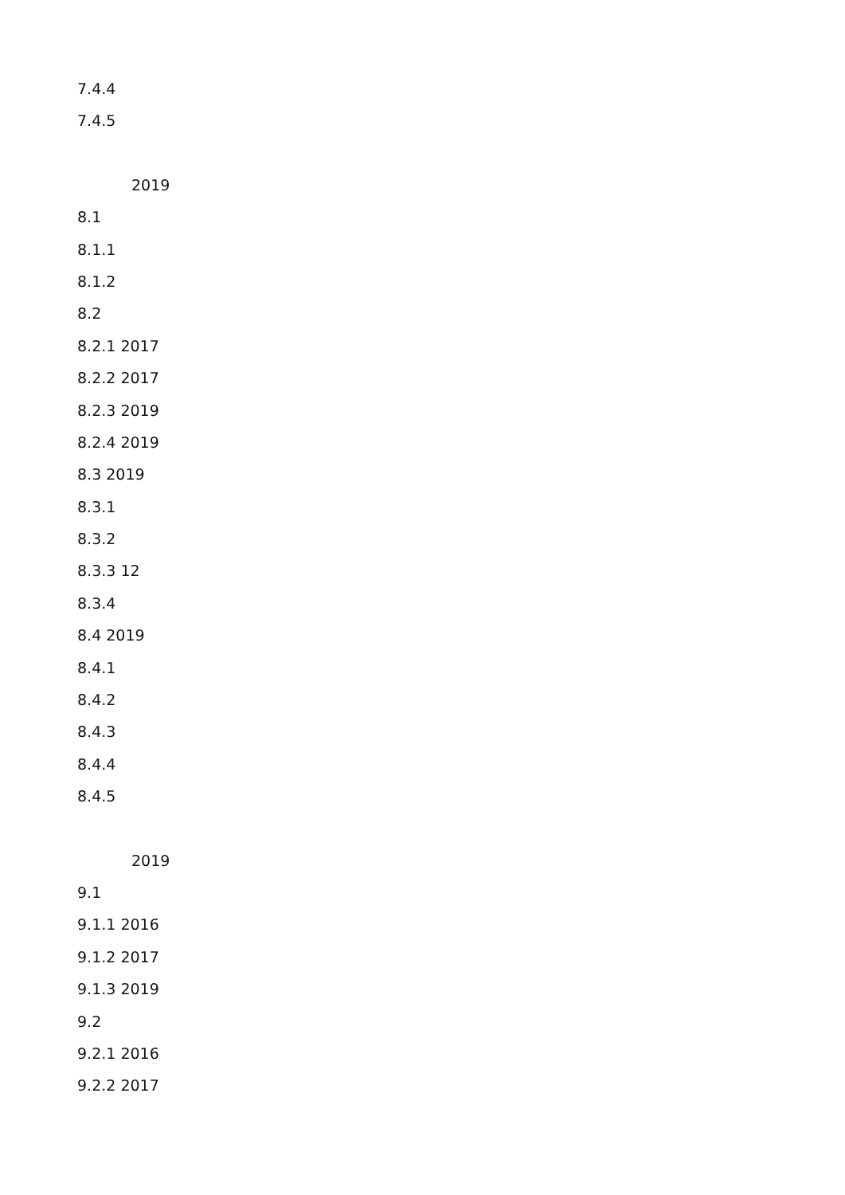7.4.4
7.4.5
2019
8.1
8.1.1
8.1.2
8.2
8.2.1 2017
8.2.2 2017
8.2.3 2019
8.2.4 2019
8.3 2019
8.3.1
8.3.2
8.3.3 12
8.3.4
8.4 2019
8.4.1
8.4.2
8.4.3
8.4.4
8.4.5
2019
9.1
9.1.1 2016
9.1.2 2017
9.1.3 2019
9.2
9.2.1 2016
9.2.2 2017